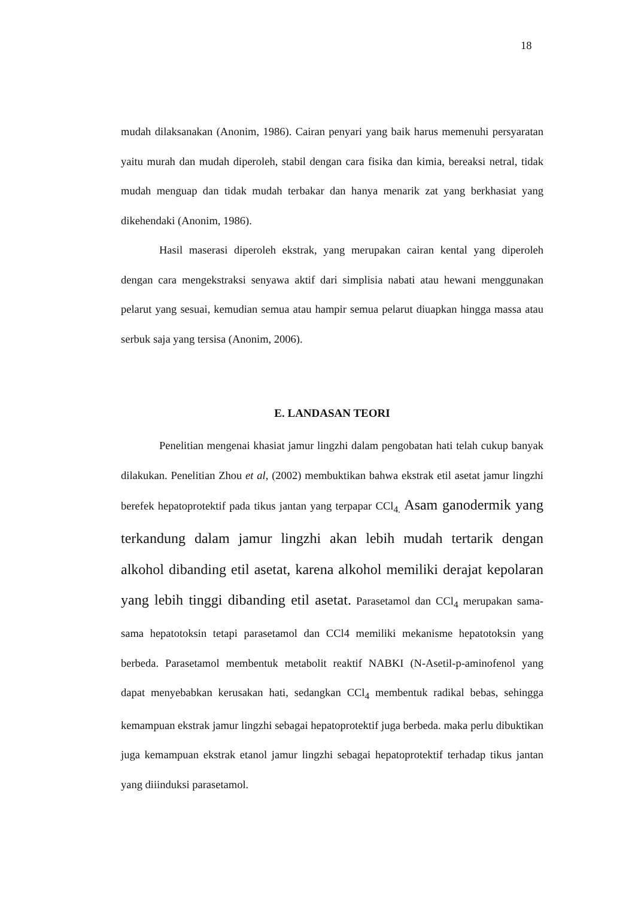18
mudah dilaksanakan (Anonim, 1986). Cairan penyari yang baik harus memenuhi persyaratan yaitu murah dan mudah diperoleh, stabil dengan cara fisika dan kimia, bereaksi netral, tidak mudah menguap dan tidak mudah terbakar dan hanya menarik zat yang berkhasiat yang dikehendaki (Anonim, 1986).
Hasil maserasi diperoleh ekstrak, yang merupakan cairan kental yang diperoleh dengan cara mengekstraksi senyawa aktif dari simplisia nabati atau hewani menggunakan pelarut yang sesuai, kemudian semua atau hampir semua pelarut diuapkan hingga massa atau serbuk saja yang tersisa (Anonim, 2006).
E. LANDASAN TEORI
Penelitian mengenai khasiat jamur lingzhi dalam pengobatan hati telah cukup banyak dilakukan. Penelitian Zhou et al, (2002) membuktikan bahwa ekstrak etil asetat jamur lingzhi berefek hepatoprotektif pada tikus jantan yang terpapar CCl<sub>4.</sub> Asam ganodermik yang terkandung dalam jamur lingzhi akan lebih mudah tertarik dengan alkohol dibanding etil asetat, karena alkohol memiliki derajat kepolaran yang lebih tinggi dibanding etil asetat. Parasetamol dan CCl<sub>4</sub> merupakan sama-sama hepatotoksin tetapi parasetamol dan CCl4 memiliki mekanisme hepatotoksin yang berbeda. Parasetamol membentuk metabolit reaktif NABKI (N-Asetil-p-aminofenol yang dapat menyebabkan kerusakan hati, sedangkan CCl<sub>4</sub> membentuk radikal bebas, sehingga kemampuan ekstrak jamur lingzhi sebagai hepatoprotektif juga berbeda. maka perlu dibuktikan juga kemampuan ekstrak etanol jamur lingzhi sebagai hepatoprotektif terhadap tikus jantan yang diiinduksi parasetamol.